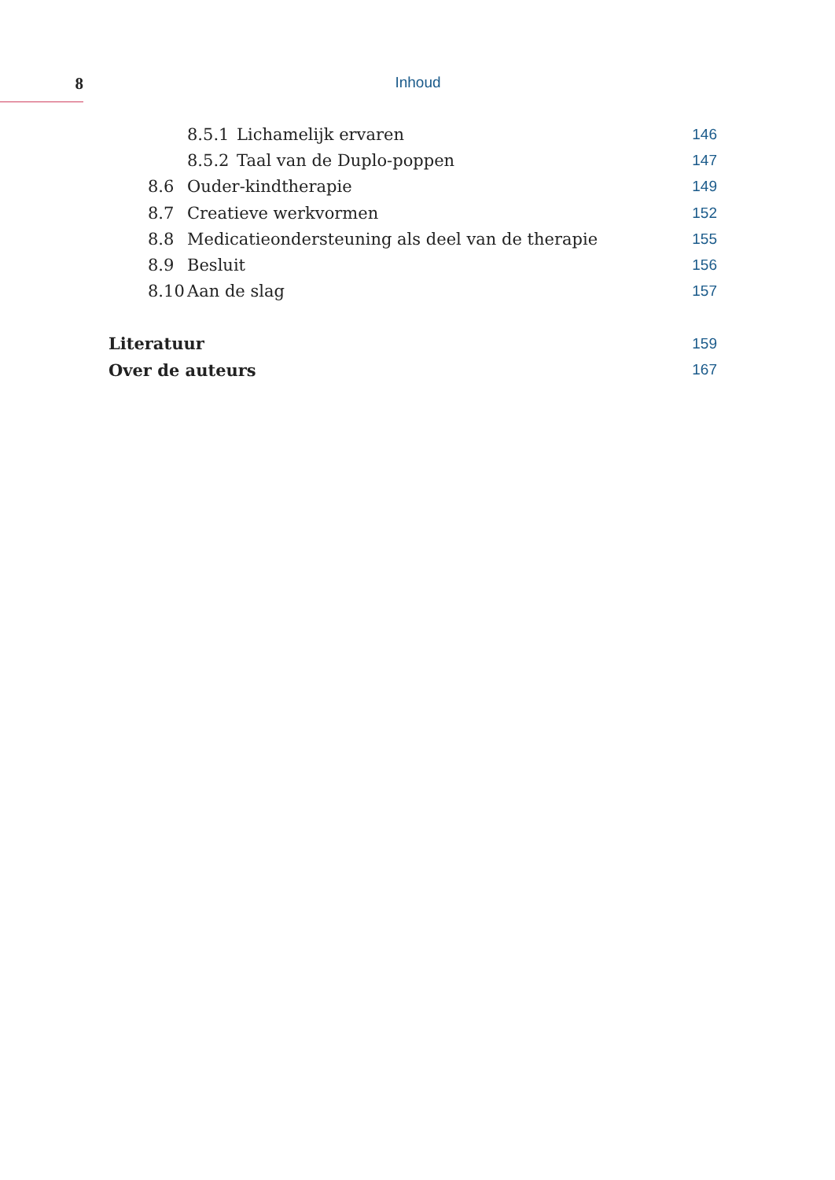8 Inhoud
8.5.1 Lichamelijk ervaren 146
8.5.2 Taal van de Duplo-poppen 147
8.6 Ouder-kindtherapie 149
8.7 Creatieve werkvormen 152
8.8 Medicatieondersteuning als deel van de therapie 155
8.9 Besluit 156
8.10 Aan de slag 157
Literatuur 159
Over de auteurs 167